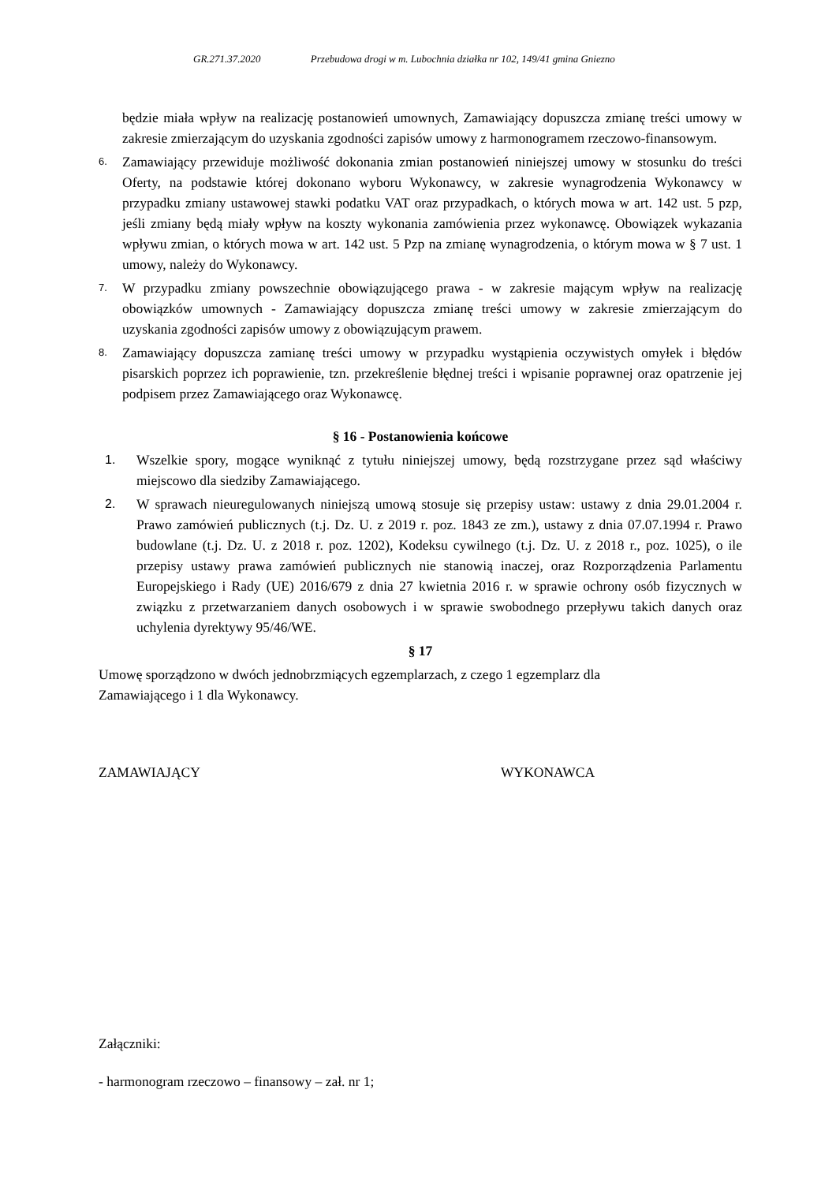GR.271.37.2020 Przebudowa drogi w m. Lubochnia działka nr 102, 149/41 gmina Gniezno
będzie miała wpływ na realizację postanowień umownych, Zamawiający dopuszcza zmianę treści umowy w zakresie zmierzającym do uzyskania zgodności zapisów umowy z harmonogramem rzeczowo-finansowym.
6.
Zamawiający przewiduje możliwość dokonania zmian postanowień niniejszej umowy w stosunku do treści Oferty, na podstawie której dokonano wyboru Wykonawcy, w zakresie wynagrodzenia Wykonawcy w przypadku zmiany ustawowej stawki podatku VAT oraz przypadkach, o których mowa w art. 142 ust. 5 pzp, jeśli zmiany będą miały wpływ na koszty wykonania zamówienia przez wykonawcę. Obowiązek wykazania wpływu zmian, o których mowa w art. 142 ust. 5 Pzp na zmianę wynagrodzenia, o którym mowa w § 7 ust. 1 umowy, należy do Wykonawcy.
7.
W przypadku zmiany powszechnie obowiązującego prawa - w zakresie mającym wpływ na realizację obowiązków umownych - Zamawiający dopuszcza zmianę treści umowy w zakresie zmierzającym do uzyskania zgodności zapisów umowy z obowiązującym prawem.
8.
Zamawiający dopuszcza zamianę treści umowy w przypadku wystąpienia oczywistych omyłek i błędów pisarskich poprzez ich poprawienie, tzn. przekreślenie błędnej treści i wpisanie poprawnej oraz opatrzenie jej podpisem przez Zamawiającego oraz Wykonawcę.
§ 16 - Postanowienia końcowe
1. Wszelkie spory, mogące wyniknąć z tytułu niniejszej umowy, będą rozstrzygane przez sąd właściwy miejscowo dla siedziby Zamawiającego.
2. W sprawach nieuregulowanych niniejszą umową stosuje się przepisy ustaw: ustawy z dnia 29.01.2004 r. Prawo zamówień publicznych (t.j. Dz. U. z 2019 r. poz. 1843 ze zm.), ustawy z dnia 07.07.1994 r. Prawo budowlane (t.j. Dz. U. z 2018 r. poz. 1202), Kodeksu cywilnego (t.j. Dz. U. z 2018 r., poz. 1025), o ile przepisy ustawy prawa zamówień publicznych nie stanowią inaczej, oraz Rozporządzenia Parlamentu Europejskiego i Rady (UE) 2016/679 z dnia 27 kwietnia 2016 r. w sprawie ochrony osób fizycznych w związku z przetwarzaniem danych osobowych i w sprawie swobodnego przepływu takich danych oraz uchylenia dyrektywy 95/46/WE.
§ 17
Umowę sporządzono w dwóch jednobrzmiących egzemplarzach, z czego 1 egzemplarz dla Zamawiającego i 1 dla Wykonawcy.
ZAMAWIAJĄCY WYKONAWCA
Załączniki:
- harmonogram rzeczowo – finansowy – zał. nr 1;